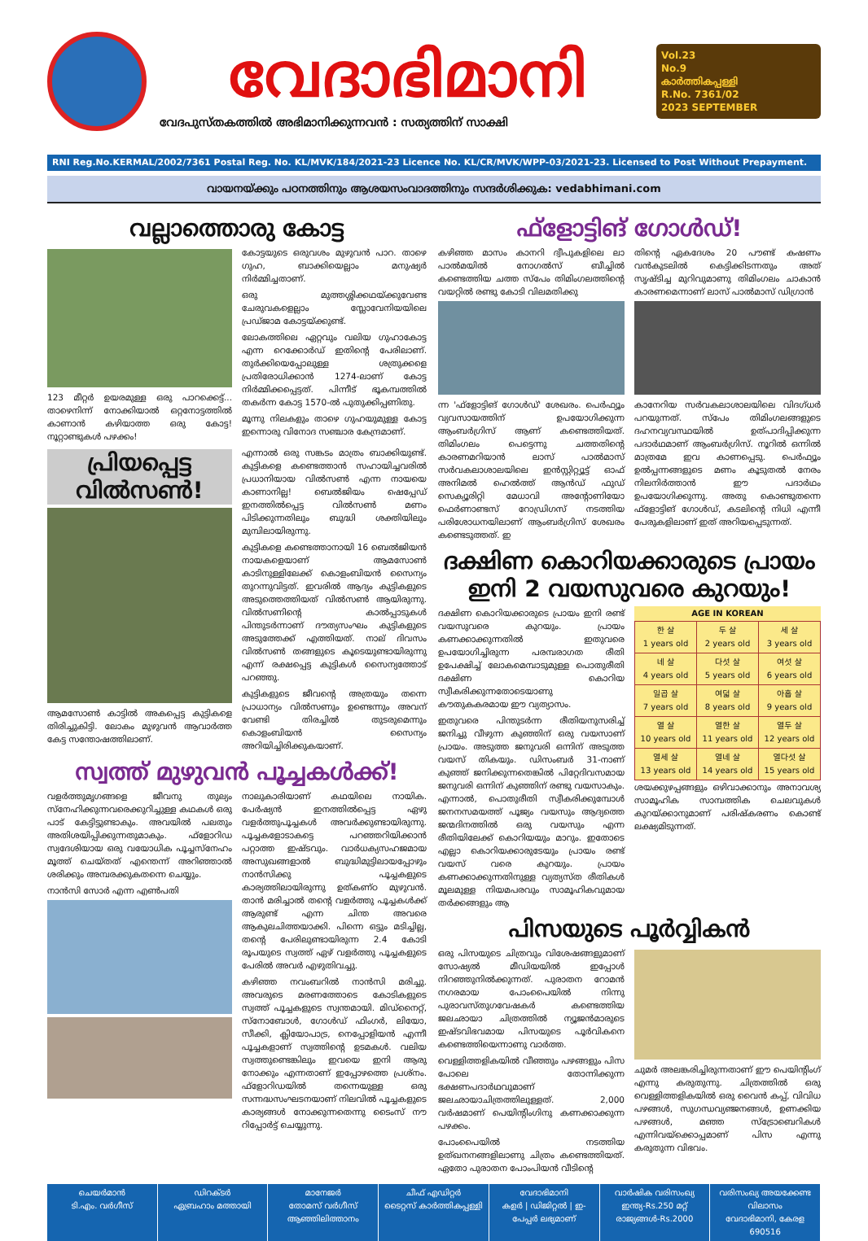വേദാഭിമാനി
വേദപുസ്തകത്തിൽ അഭിമാനിക്കുന്നവൻ : സത്യത്തിന് സാക്ഷി
Vol.23
No.9
കാർത്തികപ്പള്ളി
R.No. 7361/02
2023 SEPTEMBER
RNI Reg.No.KERMAL/2002/7361 Postal Reg. No. KL/MVK/184/2021-23 Licence No. KL/CR/MVK/WPP-03/2021-23. Licensed to Post Without Prepayment.
വായനയ്ക്കും പഠനത്തിനും ആശയസംവാദത്തിനും സന്ദർശിക്കുക: vedabhimani.com
വല്ലാത്തൊരു കോട്ട
123 മീറ്റർ ഉയരമുള്ള ഒരു പാറക്കെട്ട്... താഴെനിന്ന് നോക്കിയാൽ ഒറ്റനോട്ടത്തിൽ കാണാൻ കഴിയാത്ത ഒരു കോട്ട! നൂറ്റാണ്ടുകൾ പഴക്കം!
കോട്ടയുടെ ഒരുവശം മുഴുവൻ പാറ. താഴെ ഗുഹ, ബാക്കിയെല്ലാം മനുഷ്യർ നിർമ്മിച്ചതാണ്.
ഒരു മുത്തശ്ശിക്കഥയ്ക്കുവേണ്ട ചേരുവകളെല്ലാം സ്ലോവേനിയയിലെ പ്രഡ്ജാമ കോട്ടയ്ക്കുണ്ട്.
ലോകത്തിലെ ഏറ്റവും വലിയ ഗുഹാകോട്ട എന്ന റെക്കോർഡ് ഇതിന്റെ പേരിലാണ്. തുർക്കിയെപ്പോലുള്ള ശത്രുക്കളെ പ്രതിരോധിക്കാൻ 1274-ലാണ് കോട്ട നിർമ്മിക്കപ്പെട്ടത്. പിന്നീട് ഭൂകമ്പത്തിൽ തകർന്ന കോട്ട 1570-ൽ പുതുക്കിപ്പണിതു.
മൂന്നു നിലകളും താഴെ ഗുഹയുമുള്ള കോട്ട ഇന്നൊരു വിനോദ സഞ്ചാര കേന്ദ്രമാണ്.
പ്രിയപ്പെട്ട വിൽസൺ!
ആമസോൺ കാട്ടിൽ അകപ്പെട്ട കുട്ടികളെ തിരിച്ചുകിട്ടി. ലോകം മുഴുവൻ ആവാർത്ത കേട്ട സന്തോഷത്തിലാണ്.
എന്നാൽ ഒരു സങ്കടം മാത്രം ബാക്കിയുണ്ട്. കുട്ടികളെ കണ്ടെത്താൻ സഹായിച്ചവരിൽ പ്രധാനിയായ വിൽസൺ എന്ന നായയെ കാണാനില്ല! ബെൽജിയം ഷെപ്പേഡ് ഇനത്തിൽപ്പെട്ട വിൽസൺ മണം പിടിക്കുന്നതിലും ബുദ്ധി ശക്തിയിലും മുമ്പിലായിരുന്നു.
കുട്ടികളെ കണ്ടെത്താനായി 16 ബെൽജിയൻ നായകളെയാണ് ആമസോൺ കാടിനുള്ളിലേക്ക് കൊളംബിയൻ സൈന്യം തുറന്നുവിട്ടത്. ഇവരിൽ ആദ്യം കുട്ടികളുടെ അടുത്തെത്തിയത് വിൽസൺ ആയിരുന്നു. വിൽസണിന്റെ കാൽപ്പാടുകൾ പിന്തുടർന്നാണ് ദൗത്യസംഘം കുട്ടികളുടെ അടുത്തേക്ക് എത്തിയത്. നാല് ദിവസം വിൽസൺ തങ്ങളുടെ കൂടെയുണ്ടായിരുന്നു എന്ന് രക്ഷപ്പെട്ട കുട്ടികൾ സൈന്യത്തോട് പറഞ്ഞു.
കുട്ടികളുടെ ജീവന്റെ അത്രയും തന്നെ പ്രാധാന്യം വിൽസണും ഉണ്ടെന്നും അവന് വേണ്ടി തിരച്ചിൽ തുടരുമെന്നും കൊളംബിയൻ സൈന്യം അറിയിച്ചിരിക്കുകയാണ്.
സ്വത്ത് മുഴുവൻ പൂച്ചകൾക്ക്!
വളർത്തുമൃഗങ്ങളെ ജീവനു തുല്യം സ്നേഹിക്കുന്നവരെക്കുറിച്ചുള്ള കഥകൾ ഒരു പാട് കേട്ടിട്ടുണ്ടാകും. അവയിൽ പലതും അതിശയിപ്പിക്കുന്നതുമാകും. ഫ്ളോറിഡ സ്വദേശിയായ ഒരു വയോധിക പൂച്ചസ്നേഹം മൂത്ത് ചെയ്തത് എന്തെന്ന് അറിഞ്ഞാൽ ശരിക്കും അമ്പരക്കുകതന്നെ ചെയ്യും.
നാൻസി സോർ എന്ന എൺപതി
നാലുകാരിയാണ് കഥയിലെ നായിക. പേർഷ്യൻ ഇനത്തിൽപ്പെട്ട ഏഴു വളർത്തുപൂച്ചകൾ അവർക്കുണ്ടായിരുന്നു. പൂച്ചകളോടാകട്ടെ പറഞ്ഞറിയിക്കാൻ പറ്റാത്ത ഇഷ്ടവും. വാർധക്യസഹജമായ അസുഖങ്ങളാൽ ബുദ്ധിമുട്ടിലായപ്പോഴും നാൻസിക്കു പൂച്ചകളുടെ കാര്യത്തിലായിരുന്നു ഉത്കണ്ഠ മുഴുവൻ. താൻ മരിച്ചാൽ തന്റെ വളർത്തു പൂച്ചകൾക്ക് ആരുണ്ട് എന്ന ചിന്ത അവരെ ആകുലചിത്തയാക്കി. പിന്നെ ഒട്ടും മടിച്ചില്ല, തന്റെ പേരിലുണ്ടായിരുന്ന 2.4 കോടി രൂപയുടെ സ്വത്ത് ഏഴ് വളർത്തു പൂച്ചകളുടെ പേരിൽ അവർ എഴുതിവച്ചു.
കഴിഞ്ഞ നവംബറിൽ നാൻസി മരിച്ചു. അവരുടെ മരണത്തോടെ കോടികളുടെ സ്വത്ത് പൂച്ചകളുടെ സ്വന്തമായി. മിഡ്നൈറ്റ്, സ്നോബോൾ, ഗോൾഡ് ഫിംഗർ, ലിയോ, സീക്കി, ക്ലിയോപാട്ര, നെപ്പോളിയൻ എന്നീ പൂച്ചകളാണ് സ്വത്തിന്റെ ഉടമകൾ. വലിയ സ്വത്തുണ്ടെങ്കിലും ഇവയെ ഇനി ആരു നോക്കും എന്നതാണ് ഇപ്പോഴത്തെ പ്രശ്നം. ഫ്ളോറിഡയിൽ തന്നെയുള്ള ഒരു സന്നദ്ധസംഘടനയാണ് നിലവിൽ പൂച്ചകളുടെ കാര്യങ്ങൾ നോക്കുന്നതെന്നു ടൈംസ് നൗ റിപ്പോർട്ട് ചെയ്യുന്നു.
ഫ്ളോട്ടിങ് ഗോൾഡ്!
കഴിഞ്ഞ മാസം കാനറി ദ്വീപുകളിലെ ലാ പാൽമയിൽ നോഗൽസ് ബീച്ചിൽ കണ്ടെത്തിയ ചത്ത സ്പേം തിമിംഗലത്തിന്റെ വയറ്റിൽ രണ്ടു കോടി വിലമതിക്കു
ന്ന 'ഫ്ളോട്ടിങ് ഗോൾഡ്' ശേഖരം. പെർഫ്യൂം വ്യവസായത്തിന് ഉപയോഗിക്കുന്ന ആംബർഗ്രിസ് ആണ് കണ്ടെത്തിയത്. തിമിംഗലം പെട്ടെന്നു ചത്തതിന്റെ കാരണമറിയാൻ ലാസ് പാൽമാസ് സർവകലാശാലയിലെ ഇൻസ്റ്റിറ്റ്യൂട്ട് ഓഫ് അനിമൽ ഹെൽത്ത് ആൻഡ് ഫുഡ് സെക്യൂരിറ്റി മേധാവി അന്റോണിയോ ഫെർണാണ്ടസ് റോഡ്രിഗസ് നടത്തിയ പരിശോധനയിലാണ് ആംബർഗ്രിസ് ശേഖരം കണ്ടെടുത്തത്. ഇ
തിന്റെ ഏകദേശം 20 പൗണ്ട് കഷണം വൻകുടലിൽ കെട്ടിക്കിടന്നതും അത് സൃഷ്ടിച്ച മുറിവുമാണു തിമിംഗലം ചാകാൻ കാരണമെന്നാണ് ലാസ് പാൽമാസ് ഡിഗ്രാൻ
കാനേറിയ സർവകലാശാലയിലെ വിദഗ്ധർ പറയുന്നത്. സ്പേം തിമിംഗലങ്ങളുടെ ദഹനവ്യവസ്ഥയിൽ ഉത്പാദിപ്പിക്കുന്ന പദാർഥമാണ് ആംബർഗ്രിസ്. നൂറിൽ ഒന്നിൽ മാത്രമേ ഇവ കാണപ്പെടു. പെർഫ്യൂം ഉൽപ്പന്നങ്ങളുടെ മണം കൂടുതൽ നേരം നിലനിർത്താൻ ഈ പദാർഥം ഉപയോഗിക്കുന്നു. അതു കൊണ്ടുതന്നെ ഫ്ളോട്ടിങ് ഗോൾഡ്, കടലിന്റെ നിധി എന്നീ പേരുകളിലാണ് ഇത് അറിയപ്പെടുന്നത്.
ദക്ഷിണ കൊറിയക്കാരുടെ പ്രായം ഇനി 2 വയസുവരെ കുറയും!
ദക്ഷിണ കൊറിയക്കാരുടെ പ്രായം ഇനി രണ്ട് വയസുവരെ കുറയും. പ്രായം കണക്കാക്കുന്നതിൽ ഇതുവരെ ഉപയോഗിച്ചിരുന്ന പരമ്പരാഗത രീതി ഉപേക്ഷിച്ച് ലോകമെമ്പാടുമുള്ള പൊതുരീതി ദക്ഷിണ കൊറിയ സ്വീകരിക്കുന്നതോടെയാണു കൗതുകകരമായ ഈ വ്യത്യാസം.
ഇതുവരെ പിന്തുടർന്ന രീതിയനുസരിച്ച് ജനിച്ചു വീഴുന്ന കുഞ്ഞിന് ഒരു വയസാണ് പ്രായം. അടുത്ത ജനുവരി ഒന്നിന് അടുത്ത വയസ് തികയും. ഡിസംബർ 31-നാണ് കുഞ്ഞ് ജനിക്കുന്നതെങ്കിൽ പിറ്റേദിവസമായ ജനുവരി ഒന്നിന് കുഞ്ഞിന് രണ്ടു വയസാകും. എന്നാൽ, പൊതുരീതി സ്വീകരിക്കുമ്പോൾ ജനനസമയത്ത് പൂജ്യം വയസും ആദ്യത്തെ ജന്മദിനത്തിൽ ഒരു വയസും എന്ന രീതിയിലേക്ക് കൊറിയയും മാറും. ഇതോടെ എല്ലാ കൊറിയക്കാരുടേയും പ്രായം രണ്ട് വയസ് വരെ കുറയും. പ്രായം കണക്കാക്കുന്നതിനുള്ള വ്യത്യസ്ത രീതികൾ മൂലമുള്ള നിയമപരവും സാമൂഹികവുമായ തർക്കങ്ങളും ആ
| AGE IN KOREAN | | |
| --- | --- | --- |
| 한 살 1 years old | 두 살 2 years old | 세 살 3 years old |
| 네 살 4 years old | 다섯 살 5 years old | 여섯 살 6 years old |
| 일곱 살 7 years old | 여덟 살 8 years old | 아홉 살 9 years old |
| 열 살 10 years old | 열한 살 11 years old | 열두 살 12 years old |
| 열세 살 13 years old | 열네 살 14 years old | 열다섯 살 15 years old |
ശയക്കുഴപ്പങ്ങളും ഒഴിവാക്കാനും അനാവശ്യ സാമൂഹിക സാമ്പത്തിക ചെലവുകൾ കുറയ്ക്കാനുമാണ് പരിഷ്കരണം കൊണ്ട് ലക്ഷ്യമിടുന്നത്.
പിസയുടെ പൂർവ്വികൻ
ഒരു പിസയുടെ ചിത്രവും വിശേഷങ്ങളുമാണ് സോഷ്യൽ മീഡിയയിൽ ഇപ്പോൾ നിറഞ്ഞുനിൽക്കുന്നത്. പുരാതന റോമൻ നഗരമായ പോംപൈയിൽ നിന്നു പുരാവസ്തുഗവേഷകർ കണ്ടെത്തിയ ജലഛായാ ചിത്രത്തിൽ ന്യൂജൻമാരുടെ ഇഷ്ടവിഭവമായ പിസയുടെ പൂർവികനെ കണ്ടെത്തിയെന്നാണു വാർത്ത.
വെള്ളിത്തളികയിൽ വീഞ്ഞും പഴങ്ങളും പിസ പോലെ തോന്നിക്കുന്ന ഭക്ഷണപദാർഥവുമാണ് ജലഛായാചിത്രത്തിലുള്ളത്. 2,000 വർഷമാണ് പെയിന്റിംഗിനു കണക്കാക്കുന്ന പഴക്കം.
പോംപൈയിൽ നടത്തിയ ഉത്ഖനനങ്ങളിലാണു ചിത്രം കണ്ടെത്തിയത്. ഏതോ പുരാതന പോംപിയൻ വീടിന്റെ
ചുമർ അലങ്കരിച്ചിരുന്നതാണ് ഈ പെയിന്റിംഗ് എന്നു കരുതുന്നു. ചിത്രത്തിൽ ഒരു വെള്ളിത്തളികയിൽ ഒരു വൈൻ കപ്പ്, വിവിധ പഴങ്ങൾ, സുഗന്ധവ്യഞ്ജനങ്ങൾ, ഉണക്കിയ പഴങ്ങൾ, മഞ്ഞ സ്ട്രോബെറികൾ എന്നിവയ്ക്കൊപ്പമാണ് പിസ എന്നു കരുതുന്ന വിഭവം.
ചെയർമാൻ
ടി.എം. വർഗീസ്
ഡിറക്ടർ
ഏബ്രഹാം മത്തായി
മാനേജർ
തോമസ് വർഗീസ് ആഞ്ഞിലിത്താനം
ചീഫ് എഡിറ്റർ
ടൈറ്റസ് കാർത്തികപ്പള്ളി
വേദാഭിമാനി
കളർ | ഡിജിറ്റൽ | ഇ-പേപ്പർ ലഭ്യമാണ്
വാർഷിക വരിസംഖ്യ
ഇന്ത്യ-Rs.250 മറ്റ് രാജ്യങ്ങൾ-Rs.2000
വരിസംഖ്യ അയക്കേണ്ട വിലാസം
വേദാഭിമാനി, കേരള 690516